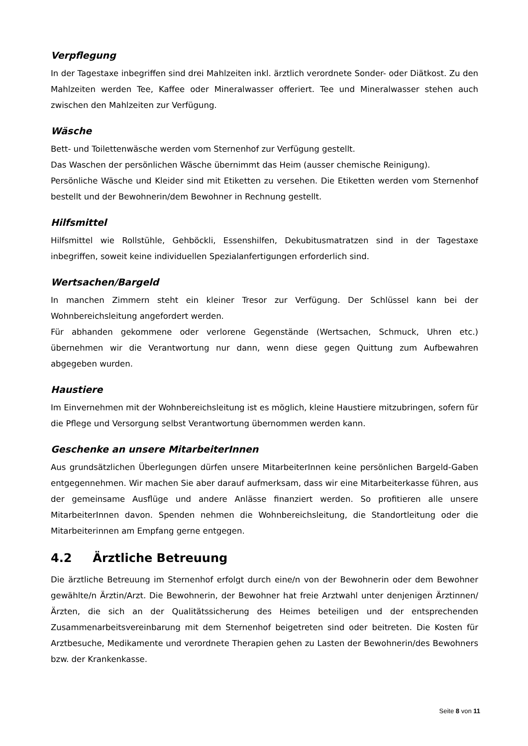Verpflegung
In der Tagestaxe inbegriffen sind drei Mahlzeiten inkl. ärztlich verordnete Sonder- oder Diätkost. Zu den Mahlzeiten werden Tee, Kaffee oder Mineralwasser offeriert. Tee und Mineralwasser stehen auch zwischen den Mahlzeiten zur Verfügung.
Wäsche
Bett- und Toilettenwäsche werden vom Sternenhof zur Verfügung gestellt.
Das Waschen der persönlichen Wäsche übernimmt das Heim (ausser chemische Reinigung).
Persönliche Wäsche und Kleider sind mit Etiketten zu versehen. Die Etiketten werden vom Sternenhof bestellt und der Bewohnerin/dem Bewohner in Rechnung gestellt.
Hilfsmittel
Hilfsmittel wie Rollstühle, Gehböckli, Essenshilfen, Dekubitusmatratzen sind in der Tagestaxe inbegriffen, soweit keine individuellen Spezialanfertigungen erforderlich sind.
Wertsachen/Bargeld
In manchen Zimmern steht ein kleiner Tresor zur Verfügung. Der Schlüssel kann bei der Wohnbereichsleitung angefordert werden.
Für abhanden gekommene oder verlorene Gegenstände (Wertsachen, Schmuck, Uhren etc.) übernehmen wir die Verantwortung nur dann, wenn diese gegen Quittung zum Aufbewahren abgegeben wurden.
Haustiere
Im Einvernehmen mit der Wohnbereichsleitung ist es möglich, kleine Haustiere mitzubringen, sofern für die Pflege und Versorgung selbst Verantwortung übernommen werden kann.
Geschenke an unsere MitarbeiterInnen
Aus grundsätzlichen Überlegungen dürfen unsere MitarbeiterInnen keine persönlichen Bargeld-Gaben entgegennehmen. Wir machen Sie aber darauf aufmerksam, dass wir eine Mitarbeiterkasse führen, aus der gemeinsame Ausflüge und andere Anlässe finanziert werden. So profitieren alle unsere MitarbeiterInnen davon. Spenden nehmen die Wohnbereichsleitung, die Standortleitung oder die Mitarbeiterinnen am Empfang gerne entgegen.
4.2 Ärztliche Betreuung
Die ärztliche Betreuung im Sternenhof erfolgt durch eine/n von der Bewohnerin oder dem Bewohner gewählte/n Ärztin/Arzt. Die Bewohnerin, der Bewohner hat freie Arztwahl unter denjenigen Ärztinnen/Ärzten, die sich an der Qualitätssicherung des Heimes beteiligen und der entsprechenden Zusammenarbeitsvereinbarung mit dem Sternenhof beigetreten sind oder beitreten. Die Kosten für Arztbesuche, Medikamente und verordnete Therapien gehen zu Lasten der Bewohnerin/des Bewohners bzw. der Krankenkasse.
Seite 8 von 11